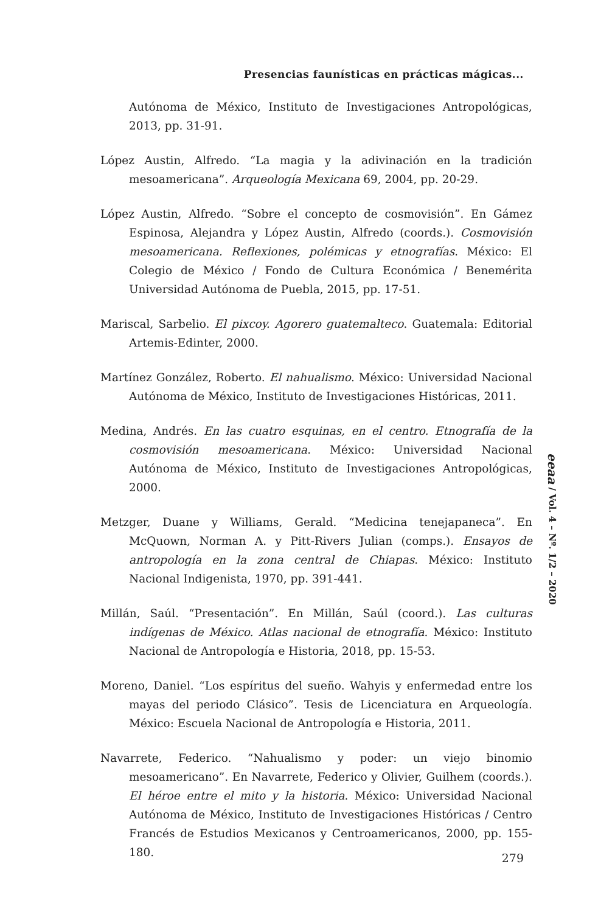Presencias faunísticas en prácticas mágicas...
Autónoma de México, Instituto de Investigaciones Antropológicas, 2013, pp. 31-91.
López Austin, Alfredo. “La magia y la adivinación en la tradición mesoamericana”. Arqueología Mexicana 69, 2004, pp. 20-29.
López Austin, Alfredo. “Sobre el concepto de cosmovisión”. En Gámez Espinosa, Alejandra y López Austin, Alfredo (coords.). Cosmovisión mesoamericana. Reflexiones, polémicas y etnografías. México: El Colegio de México / Fondo de Cultura Económica / Benemérita Universidad Autónoma de Puebla, 2015, pp. 17-51.
Mariscal, Sarbelio. El pixcoy. Agorero guatemalteco. Guatemala: Editorial Artemis-Edinter, 2000.
Martínez González, Roberto. El nahualismo. México: Universidad Nacional Autónoma de México, Instituto de Investigaciones Históricas, 2011.
Medina, Andrés. En las cuatro esquinas, en el centro. Etnografía de la cosmovisión mesoamericana. México: Universidad Nacional Autónoma de México, Instituto de Investigaciones Antropológicas, 2000.
Metzger, Duane y Williams, Gerald. “Medicina tenejapaneca”. En McQuown, Norman A. y Pitt-Rivers Julian (comps.). Ensayos de antropología en la zona central de Chiapas. México: Instituto Nacional Indigenista, 1970, pp. 391-441.
Millán, Saúl. “Presentación”. En Millán, Saúl (coord.). Las culturas indígenas de México. Atlas nacional de etnografía. México: Instituto Nacional de Antropología e Historia, 2018, pp. 15-53.
Moreno, Daniel. “Los espíritus del sueño. Wahyis y enfermedad entre los mayas del periodo Clásico”. Tesis de Licenciatura en Arqueología. México: Escuela Nacional de Antropología e Historia, 2011.
Navarrete, Federico. “Nahualismo y poder: un viejo binomio mesoamericano”. En Navarrete, Federico y Olivier, Guilhem (coords.). El héroe entre el mito y la historia. México: Universidad Nacional Autónoma de México, Instituto de Investigaciones Históricas / Centro Francés de Estudios Mexicanos y Centroamericanos, 2000, pp. 155-180.
eeaa / Vol. 4 – Nº. 1/2 – 2020
279